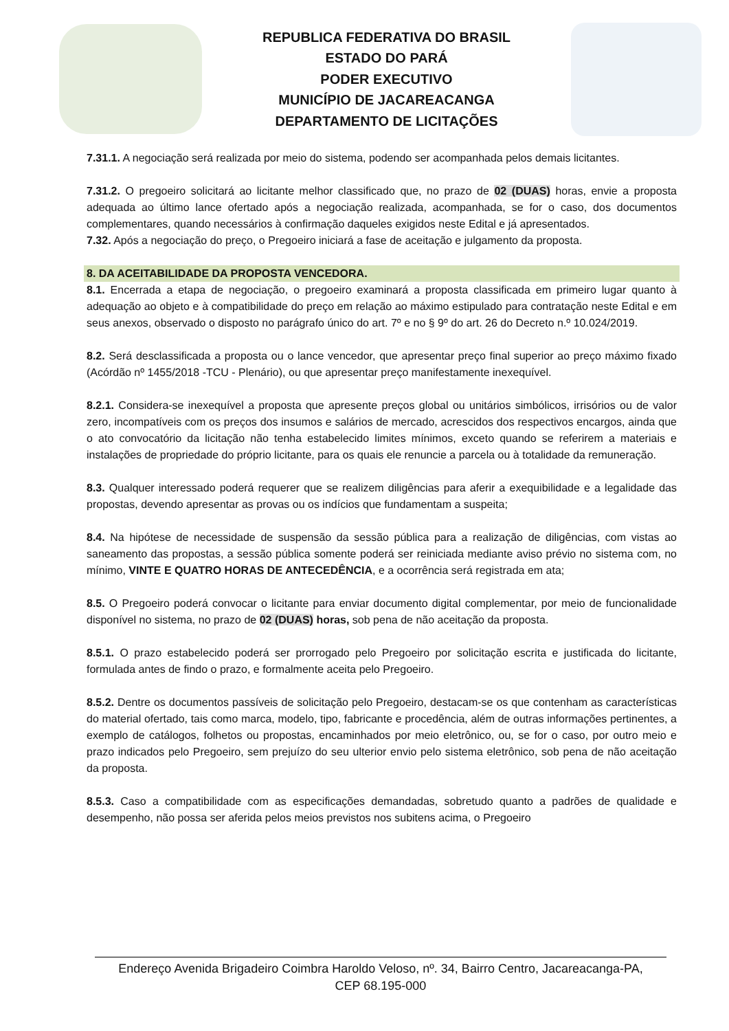REPUBLICA FEDERATIVA DO BRASIL
ESTADO DO PARÁ
PODER EXECUTIVO
MUNICÍPIO DE JACAREACANGA
DEPARTAMENTO DE LICITAÇÕES
7.31.1. A negociação será realizada por meio do sistema, podendo ser acompanhada pelos demais licitantes.
7.31.2. O pregoeiro solicitará ao licitante melhor classificado que, no prazo de 02 (DUAS) horas, envie a proposta adequada ao último lance ofertado após a negociação realizada, acompanhada, se for o caso, dos documentos complementares, quando necessários à confirmação daqueles exigidos neste Edital e já apresentados.
7.32. Após a negociação do preço, o Pregoeiro iniciará a fase de aceitação e julgamento da proposta.
8. DA ACEITABILIDADE DA PROPOSTA VENCEDORA.
8.1. Encerrada a etapa de negociação, o pregoeiro examinará a proposta classificada em primeiro lugar quanto à adequação ao objeto e à compatibilidade do preço em relação ao máximo estipulado para contratação neste Edital e em seus anexos, observado o disposto no parágrafo único do art. 7º e no § 9º do art. 26 do Decreto n.º 10.024/2019.
8.2. Será desclassificada a proposta ou o lance vencedor, que apresentar preço final superior ao preço máximo fixado (Acórdão nº 1455/2018 -TCU - Plenário), ou que apresentar preço manifestamente inexequível.
8.2.1. Considera-se inexequível a proposta que apresente preços global ou unitários simbólicos, irrisórios ou de valor zero, incompatíveis com os preços dos insumos e salários de mercado, acrescidos dos respectivos encargos, ainda que o ato convocatório da licitação não tenha estabelecido limites mínimos, exceto quando se referirem a materiais e instalações de propriedade do próprio licitante, para os quais ele renuncie a parcela ou à totalidade da remuneração.
8.3. Qualquer interessado poderá requerer que se realizem diligências para aferir a exequibilidade e a legalidade das propostas, devendo apresentar as provas ou os indícios que fundamentam a suspeita;
8.4. Na hipótese de necessidade de suspensão da sessão pública para a realização de diligências, com vistas ao saneamento das propostas, a sessão pública somente poderá ser reiniciada mediante aviso prévio no sistema com, no mínimo, VINTE E QUATRO HORAS DE ANTECEDÊNCIA, e a ocorrência será registrada em ata;
8.5. O Pregoeiro poderá convocar o licitante para enviar documento digital complementar, por meio de funcionalidade disponível no sistema, no prazo de 02 (DUAS) horas, sob pena de não aceitação da proposta.
8.5.1. O prazo estabelecido poderá ser prorrogado pelo Pregoeiro por solicitação escrita e justificada do licitante, formulada antes de findo o prazo, e formalmente aceita pelo Pregoeiro.
8.5.2. Dentre os documentos passíveis de solicitação pelo Pregoeiro, destacam-se os que contenham as características do material ofertado, tais como marca, modelo, tipo, fabricante e procedência, além de outras informações pertinentes, a exemplo de catálogos, folhetos ou propostas, encaminhados por meio eletrônico, ou, se for o caso, por outro meio e prazo indicados pelo Pregoeiro, sem prejuízo do seu ulterior envio pelo sistema eletrônico, sob pena de não aceitação da proposta.
8.5.3. Caso a compatibilidade com as especificações demandadas, sobretudo quanto a padrões de qualidade e desempenho, não possa ser aferida pelos meios previstos nos subitens acima, o Pregoeiro
Endereço Avenida Brigadeiro Coimbra Haroldo Veloso, nº. 34, Bairro Centro, Jacareacanga-PA,
CEP 68.195-000